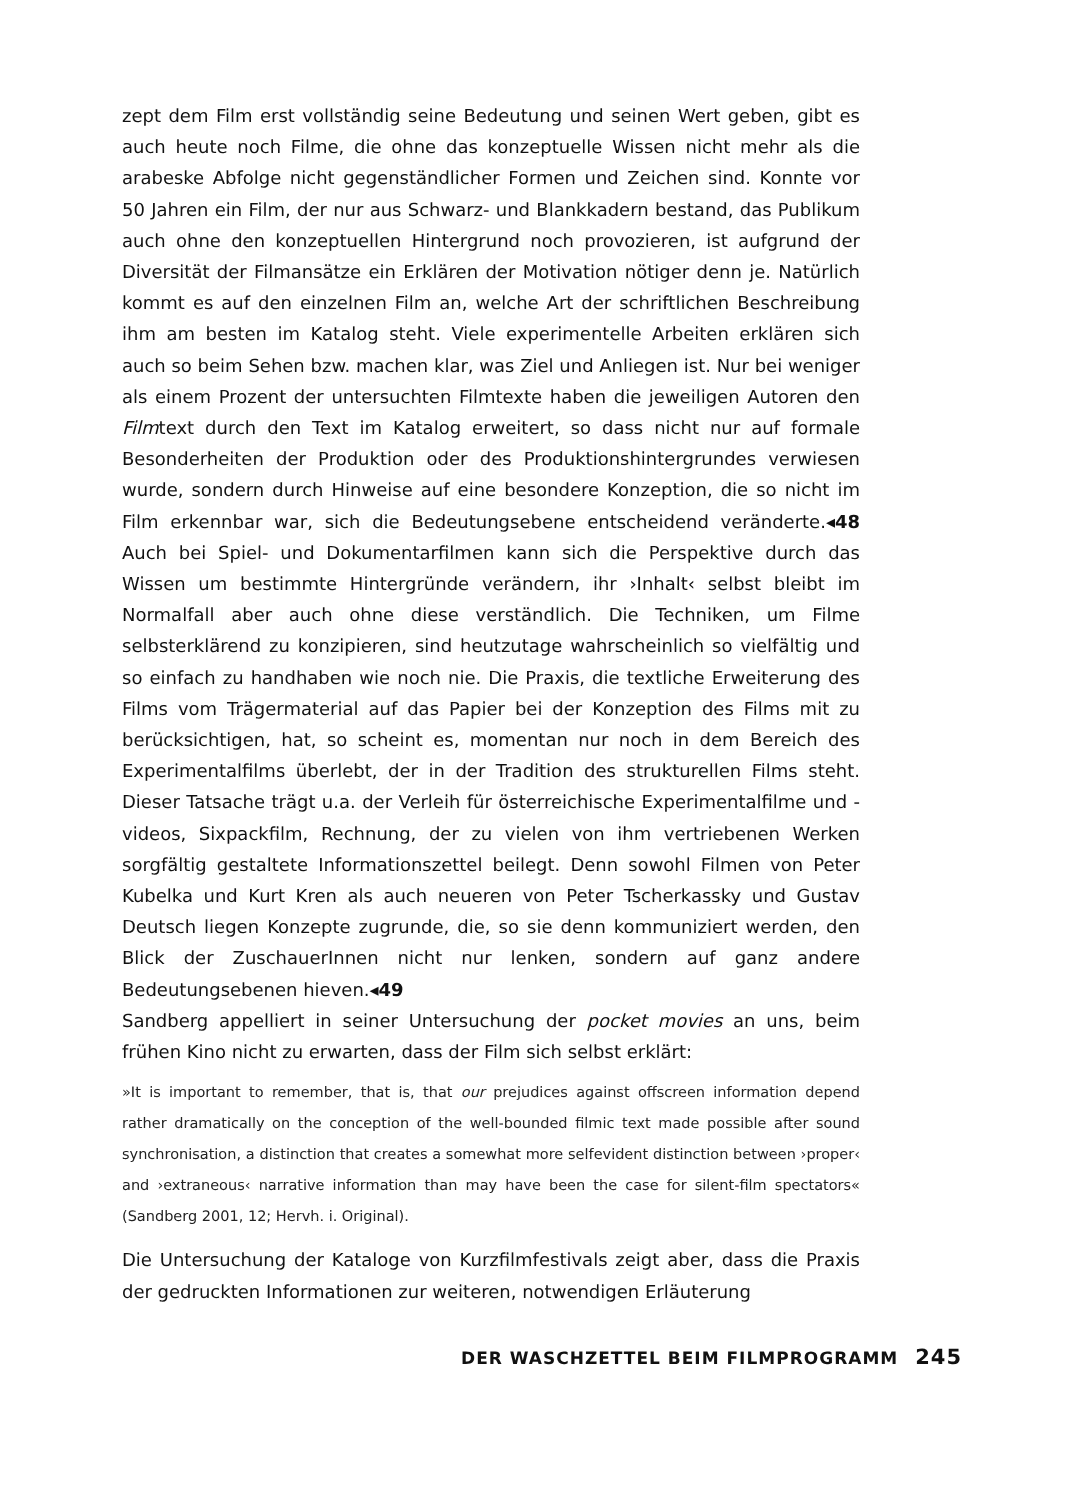zept dem Film erst vollständig seine Bedeutung und seinen Wert geben, gibt es auch heute noch Filme, die ohne das konzeptuelle Wissen nicht mehr als die arabeske Abfolge nicht gegenständlicher Formen und Zeichen sind. Konnte vor 50 Jahren ein Film, der nur aus Schwarz- und Blankkadern bestand, das Publikum auch ohne den konzeptuellen Hintergrund noch provozieren, ist aufgrund der Diversität der Filmansätze ein Erklären der Motivation nötiger denn je. Natürlich kommt es auf den einzelnen Film an, welche Art der schriftlichen Beschreibung ihm am besten im Katalog steht. Viele experimentelle Arbeiten erklären sich auch so beim Sehen bzw. machen klar, was Ziel und Anliegen ist. Nur bei weniger als einem Prozent der untersuchten Filmtexte haben die jeweiligen Autoren den Filmtext durch den Text im Katalog erweitert, so dass nicht nur auf formale Besonderheiten der Produktion oder des Produktionshintergrundes verwiesen wurde, sondern durch Hinweise auf eine besondere Konzeption, die so nicht im Film erkennbar war, sich die Bedeutungsebene entscheidend veränderte.◂48 Auch bei Spiel- und Dokumentarfilmen kann sich die Perspektive durch das Wissen um bestimmte Hintergründe verändern, ihr ›Inhalt‹ selbst bleibt im Normalfall aber auch ohne diese verständlich. Die Techniken, um Filme selbsterklärend zu konzipieren, sind heutzutage wahrscheinlich so vielfältig und so einfach zu handhaben wie noch nie. Die Praxis, die textliche Erweiterung des Films vom Trägermaterial auf das Papier bei der Konzeption des Films mit zu berücksichtigen, hat, so scheint es, momentan nur noch in dem Bereich des Experimentalfilms überlebt, der in der Tradition des strukturellen Films steht. Dieser Tatsache trägt u.a. der Verleih für österreichische Experimentalfilme und -videos, Sixpackfilm, Rechnung, der zu vielen von ihm vertriebenen Werken sorgfältig gestaltete Informationszettel beilegt. Denn sowohl Filmen von Peter Kubelka und Kurt Kren als auch neueren von Peter Tscherkassky und Gustav Deutsch liegen Konzepte zugrunde, die, so sie denn kommuniziert werden, den Blick der ZuschauerInnen nicht nur lenken, sondern auf ganz andere Bedeutungsebenen hieven.◂49
Sandberg appelliert in seiner Untersuchung der pocket movies an uns, beim frühen Kino nicht zu erwarten, dass der Film sich selbst erklärt:
»It is important to remember, that is, that our prejudices against offscreen information depend rather dramatically on the conception of the well-bounded filmic text made possible after sound synchronisation, a distinction that creates a somewhat more selfevident distinction between ›proper‹ and ›extraneous‹ narrative information than may have been the case for silent-film spectators« (Sandberg 2001, 12; Hervh. i. Original).
Die Untersuchung der Kataloge von Kurzfilmfestivals zeigt aber, dass die Praxis der gedruckten Informationen zur weiteren, notwendigen Erläuterung
DER WASCHZETTEL BEIM FILMPROGRAMM 245